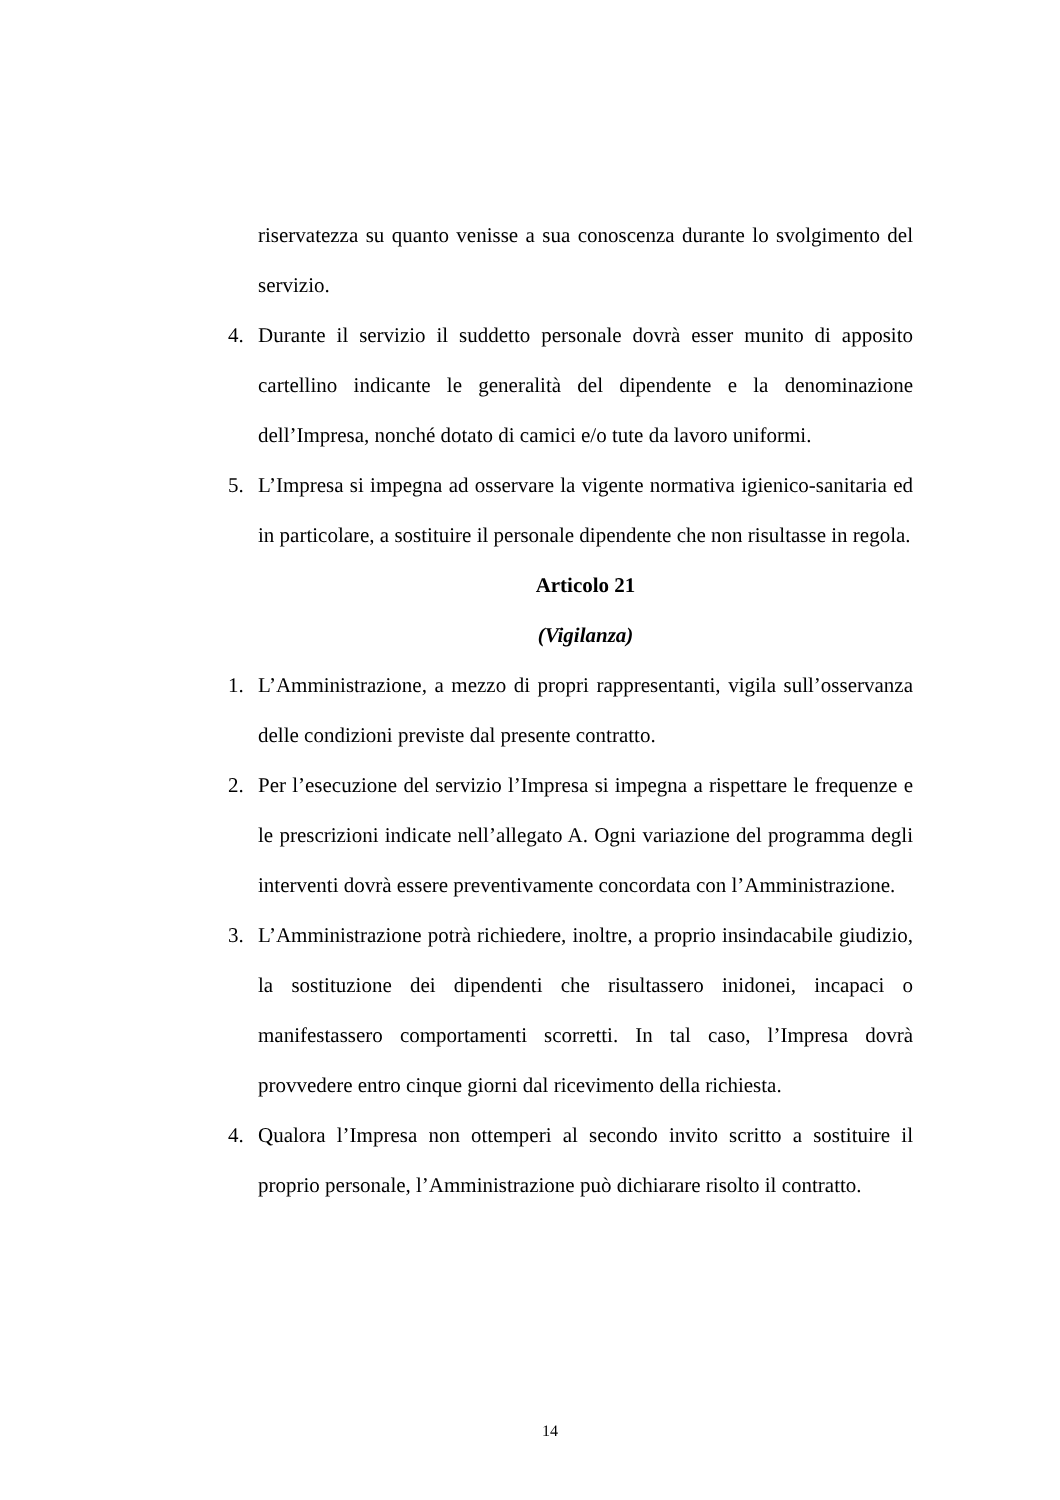riservatezza su quanto venisse a sua conoscenza durante lo svolgimento del servizio.
4. Durante il servizio il suddetto personale dovrà esser munito di apposito cartellino indicante le generalità del dipendente e la denominazione dell’Impresa, nonché dotato di camici e/o tute da lavoro uniformi.
5. L’Impresa si impegna ad osservare la vigente normativa igienico-sanitaria ed in particolare, a sostituire il personale dipendente che non risultasse in regola.
Articolo 21
(Vigilanza)
1. L’Amministrazione, a mezzo di propri rappresentanti, vigila sull’osservanza delle condizioni previste dal presente contratto.
2. Per l’esecuzione del servizio l’Impresa si impegna a rispettare le frequenze e le prescrizioni indicate nell’allegato A. Ogni variazione del programma degli interventi dovrà essere preventivamente concordata con l’Amministrazione.
3. L’Amministrazione potrà richiedere, inoltre, a proprio insindacabile giudizio, la sostituzione dei dipendenti che risultassero inidonei, incapaci o manifestassero comportamenti scorretti. In tal caso, l’Impresa dovrà provvedere entro cinque giorni dal ricevimento della richiesta.
4. Qualora l’Impresa non ottemperi al secondo invito scritto a sostituire il proprio personale, l’Amministrazione può dichiarare risolto il contratto.
14